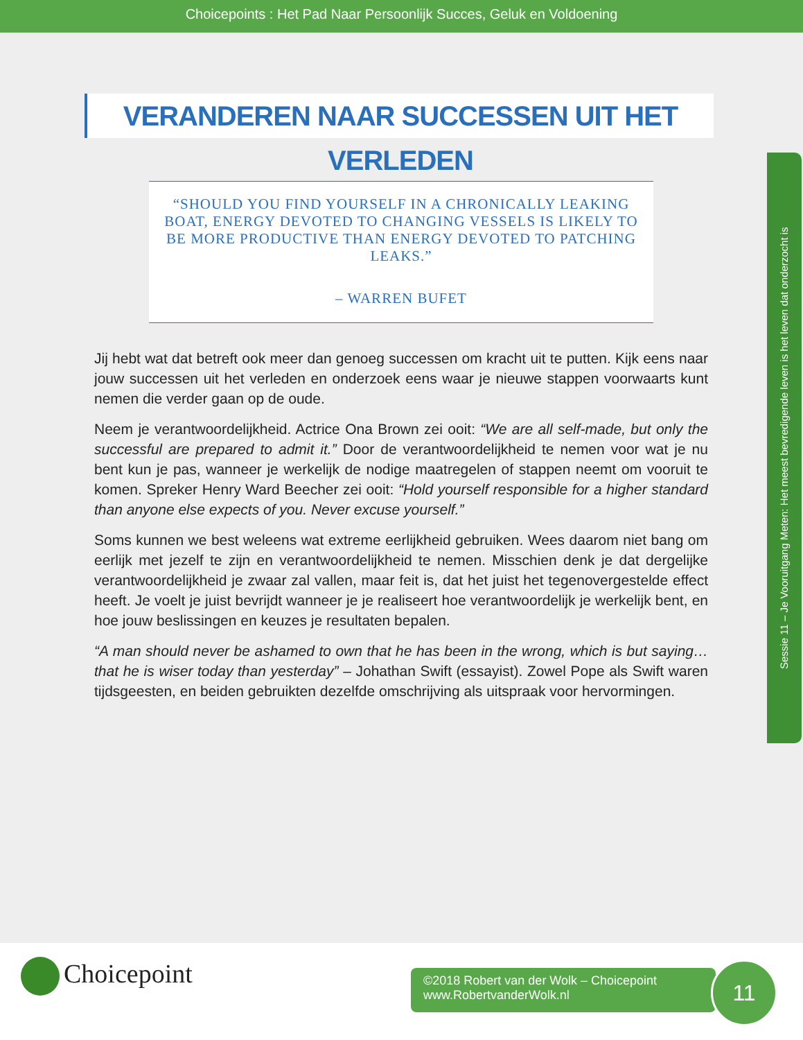Choicepoints : Het Pad Naar Persoonlijk Succes, Geluk en Voldoening
VERANDEREN NAAR SUCCESSEN UIT HET VERLEDEN
“SHOULD YOU FIND YOURSELF IN A CHRONICALLY LEAKING BOAT, ENERGY DEVOTED TO CHANGING VESSELS IS LIKELY TO BE MORE PRODUCTIVE THAN ENERGY DEVOTED TO PATCHING LEAKS.”
– WARREN BUFET
Jij hebt wat dat betreft ook meer dan genoeg successen om kracht uit te putten. Kijk eens naar jouw successen uit het verleden en onderzoek eens waar je nieuwe stappen voorwaarts kunt nemen die verder gaan op de oude.
Neem je verantwoordelijkheid. Actrice Ona Brown zei ooit: “We are all self-made, but only the successful are prepared to admit it.” Door de verantwoordelijkheid te nemen voor wat je nu bent kun je pas, wanneer je werkelijk de nodige maatregelen of stappen neemt om vooruit te komen. Spreker Henry Ward Beecher zei ooit: “Hold yourself responsible for a higher standard than anyone else expects of you. Never excuse yourself.”
Soms kunnen we best weleens wat extreme eerlijkheid gebruiken. Wees daarom niet bang om eerlijk met jezelf te zijn en verantwoordelijkheid te nemen. Misschien denk je dat dergelijke verantwoordelijkheid je zwaar zal vallen, maar feit is, dat het juist het tegenovergestelde effect heeft. Je voelt je juist bevrijdt wanneer je je realiseert hoe verantwoordelijk je werkelijk bent, en hoe jouw beslissingen en keuzes je resultaten bepalen.
“A man should never be ashamed to own that he has been in the wrong, which is but saying… that he is wiser today than yesterday” – Johathan Swift (essayist). Zowel Pope als Swift waren tijdsgeesten, en beiden gebruikten dezelfde omschrijving als uitspraak voor hervormingen.
Sessie 11 – Je Vooruitgang Meten: Het meest bevredigende leven is het leven dat onderzocht is
Choicepoint
©2018 Robert van der Wolk – Choicepoint
www.RobertvanderWolk.nl
11